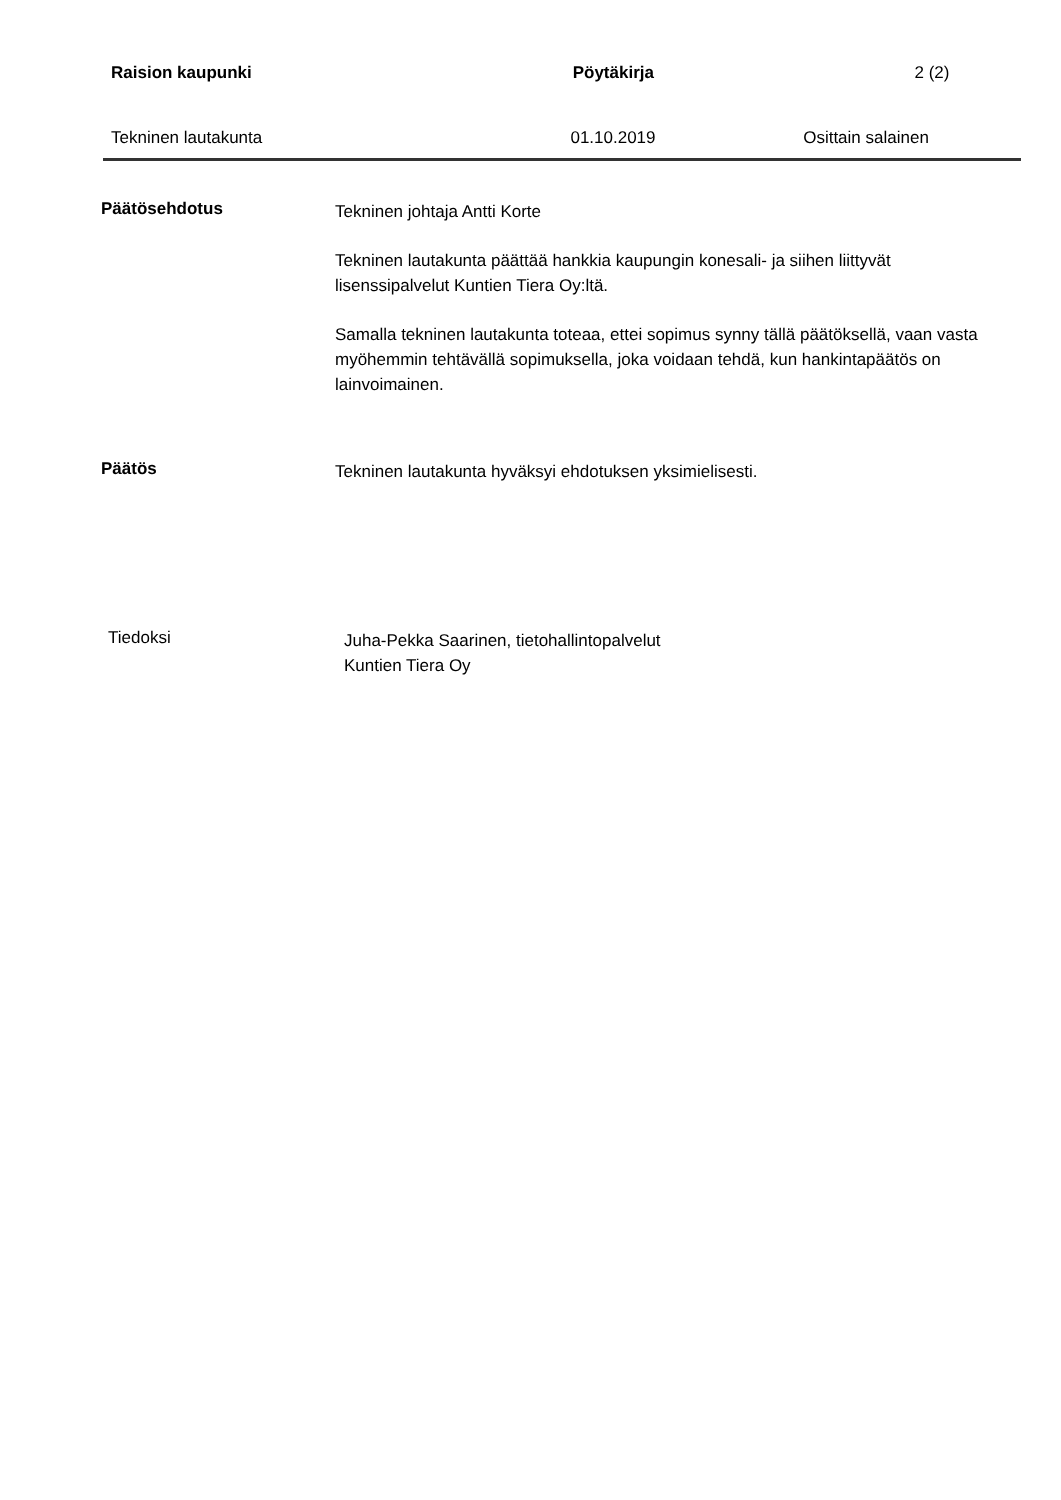Raision kaupunki Pöytäkirja 2 (2)
Tekninen lautakunta 01.10.2019 Osittain salainen
Päätösehdotus
Tekninen johtaja Antti Korte
Tekninen lautakunta päättää hankkia kaupungin konesali- ja siihen liittyvät lisenssipalvelut Kuntien Tiera Oy:ltä.
Samalla tekninen lautakunta toteaa, ettei sopimus synny tällä päätöksellä, vaan vasta myöhemmin tehtävällä sopimuksella, joka voidaan tehdä, kun hankintapäätös on lainvoimainen.
Päätös
Tekninen lautakunta hyväksyi ehdotuksen yksimielisesti.
Tiedoksi
Juha-Pekka Saarinen, tietohallintopalvelut
Kuntien Tiera Oy